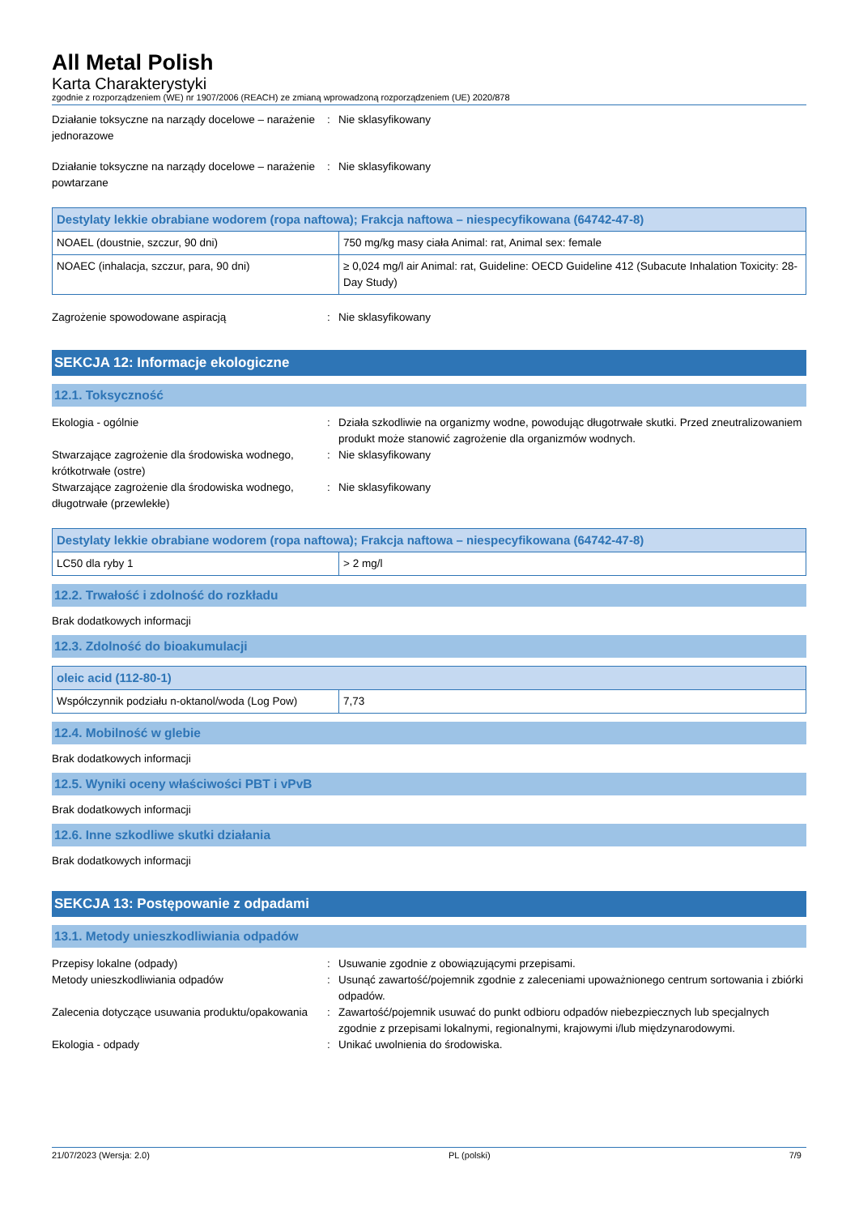All Metal Polish
Karta Charakterystyki
zgodnie z rozporządzeniem (WE) nr 1907/2006 (REACH) ze zmianą wprowadzoną rozporządzeniem (UE) 2020/878
Działanie toksyczne na narządy docelowe – narażenie jednorazowe
: Nie sklasyfikowany
Działanie toksyczne na narządy docelowe – narażenie powtarzane
: Nie sklasyfikowany
| Destylaty lekkie obrabiane wodorem (ropa naftowa); Frakcja naftowa – niespecyfikowana (64742-47-8) | |
| --- | --- |
| NOAEL (doustnie, szczur, 90 dni) | 750 mg/kg masy ciała Animal: rat, Animal sex: female |
| NOAEC (inhalacja, szczur, para, 90 dni) | ≥ 0,024 mg/l air Animal: rat, Guideline: OECD Guideline 412 (Subacute Inhalation Toxicity: 28-Day Study) |
Zagrożenie spowodowane aspiracją : Nie sklasyfikowany
SEKCJA 12: Informacje ekologiczne
12.1. Toksyczność
Ekologia - ogólnie : Działa szkodliwie na organizmy wodne, powodując długotrwałe skutki. Przed zneutralizowaniem produkt może stanowić zagrożenie dla organizmów wodnych.
Stwarzające zagrożenie dla środowiska wodnego, krótkotrwałe (ostre)
: Nie sklasyfikowany
Stwarzające zagrożenie dla środowiska wodnego, długotrwałe (przewlekłe)
: Nie sklasyfikowany
| Destylaty lekkie obrabiane wodorem (ropa naftowa); Frakcja naftowa – niespecyfikowana (64742-47-8) | |
| --- | --- |
| LC50 dla ryby 1 | > 2 mg/l |
12.2. Trwałość i zdolność do rozkładu
Brak dodatkowych informacji
12.3. Zdolność do bioakumulacji
| oleic acid (112-80-1) | |
| --- | --- |
| Współczynnik podziału n-oktanol/woda (Log Pow) | 7,73 |
12.4. Mobilność w glebie
Brak dodatkowych informacji
12.5. Wyniki oceny właściwości PBT i vPvB
Brak dodatkowych informacji
12.6. Inne szkodliwe skutki działania
Brak dodatkowych informacji
SEKCJA 13: Postępowanie z odpadami
13.1. Metody unieszkodliwiania odpadów
Przepisy lokalne (odpady) : Usuwanie zgodnie z obowiązującymi przepisami.
Metody unieszkodliwiania odpadów : Usunąć zawartość/pojemnik zgodnie z zaleceniami upoważnionego centrum sortowania i zbiórki odpadów.
Zalecenia dotyczące usuwania produktu/opakowania
: Zawartość/pojemnik usuwać do punkt odbioru odpadów niebezpiecznych lub specjalnych zgodnie z przepisami lokalnymi, regionalnymi, krajowymi i/lub międzynarodowymi.
Ekologia - odpady : Unikać uwolnienia do środowiska.
21/07/2023 (Wersja: 2.0) PL (polski) 7/9